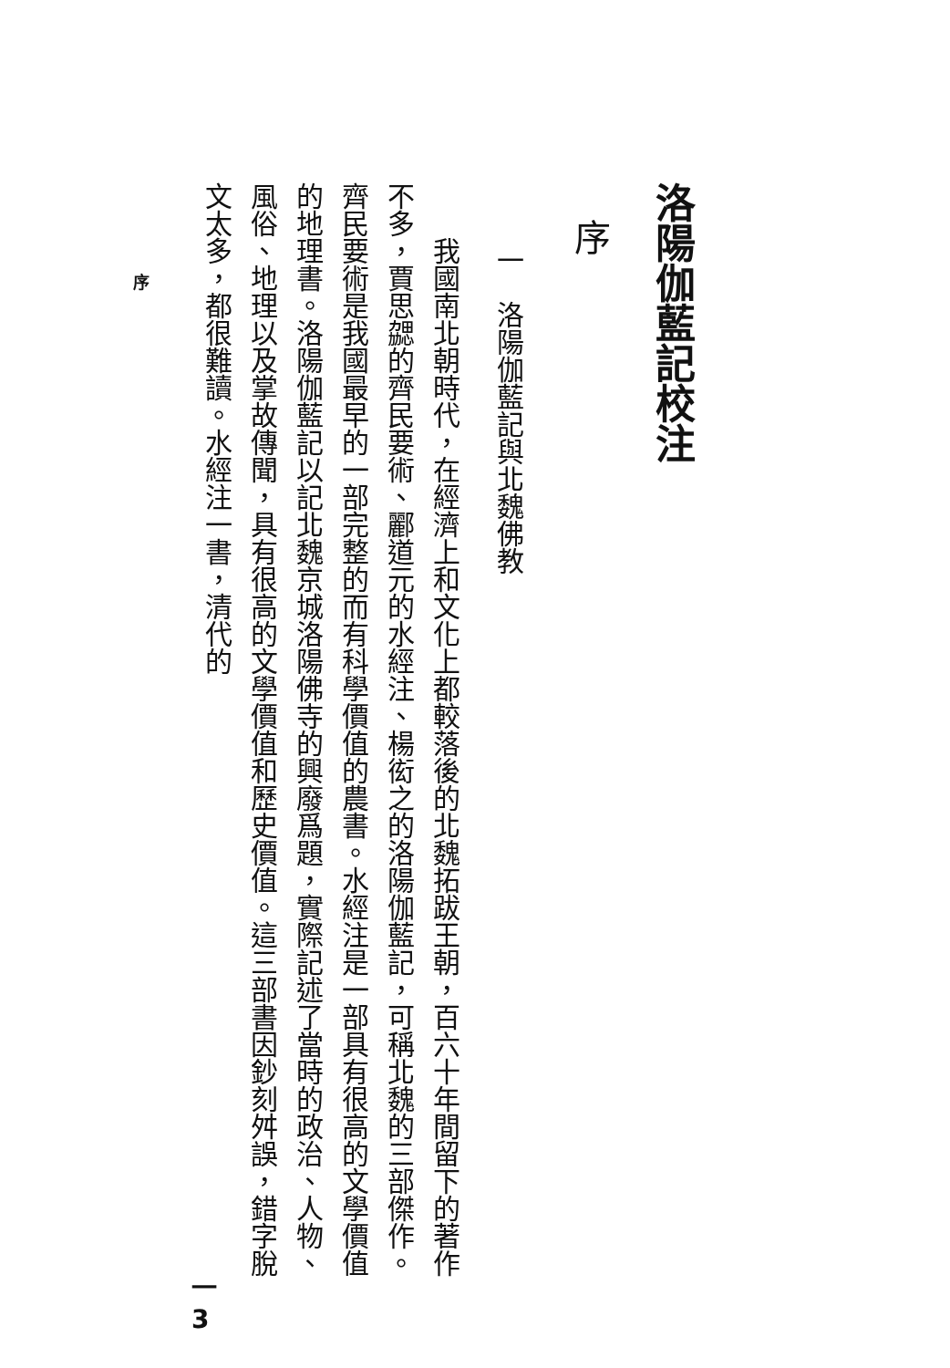序
洛陽伽藍記校注
序
一　洛陽伽藍記與北魏佛教
我國南北朝時代，在經濟上和文化上都較落後的北魏拓跋王朝，百六十年間留下的著作不多，賈思勰的齊民要術、酈道元的水經注、楊衒之的洛陽伽藍記，可稱北魏的三部傑作。齊民要術是我國最早的一部完整的而有科學價值的農書。水經注是一部具有很高的文學價值的地理書。洛陽伽藍記以記北魏京城洛陽佛寺的興廢爲題，實際記述了當時的政治、人物、風俗、地理以及掌故傳聞，具有很高的文學價值和歷史價值。這三部書因鈔刻舛誤，錯字脫文太多，都很難讀。水經注一書，清代的
一
3